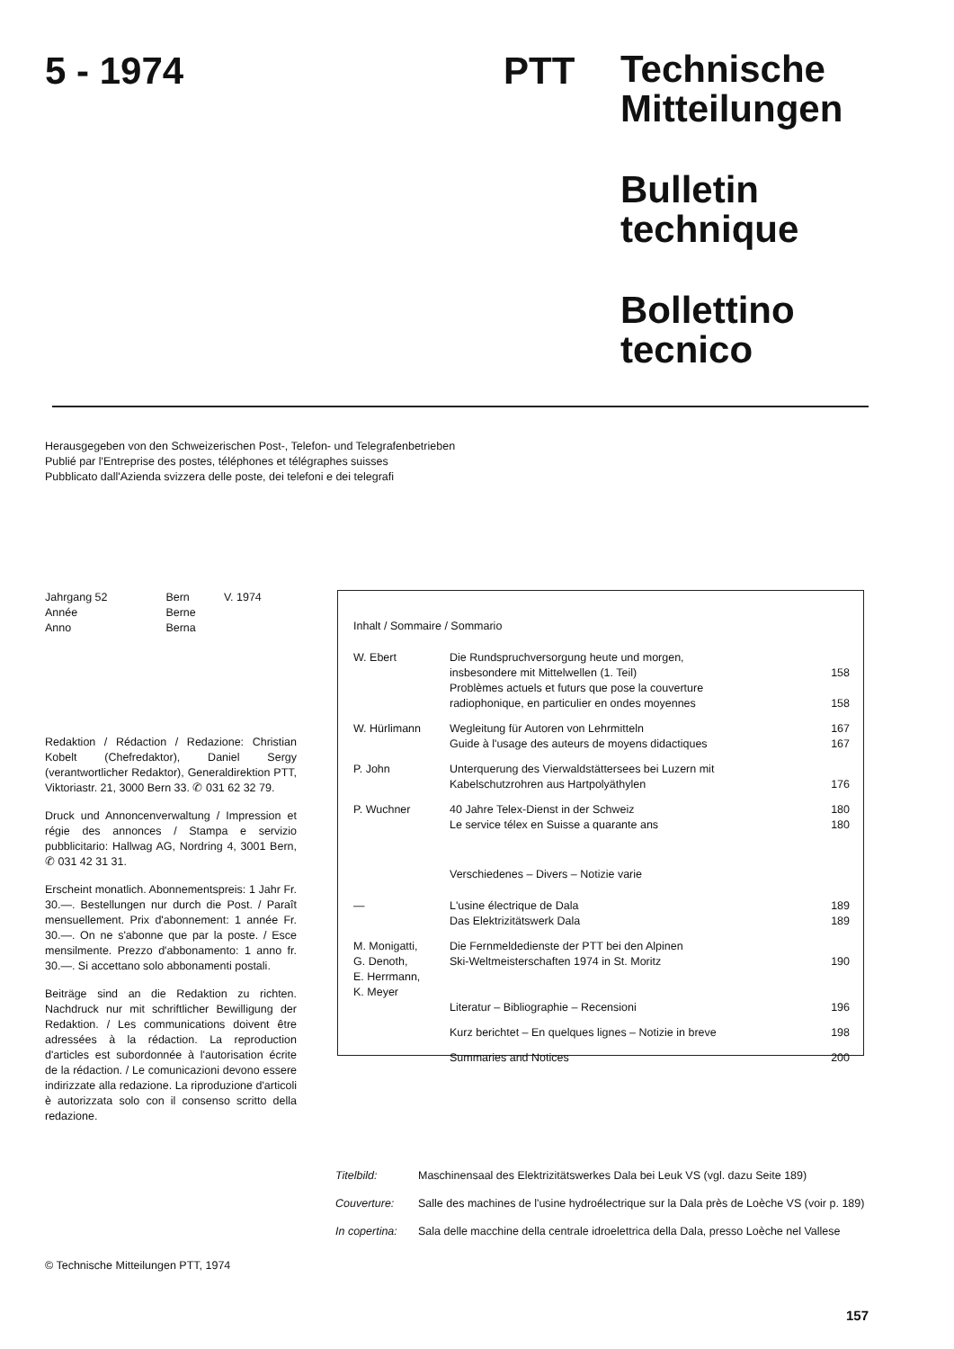5 - 1974 PTT
Technische
Mitteilungen
Bulletin
technique
Bollettino
tecnico
Herausgegeben von den Schweizerischen Post-, Telefon- und Telegrafenbetrieben
Publié par l'Entreprise des postes, téléphones et télégraphes suisses
Pubblicato dall'Azienda svizzera delle poste, dei telefoni e dei telegrafi
| Jahrgang 52 | Bern | V. 1974 |
| Année | Berne | |
| Anno | Berna | |
Redaktion / Rédaction / Redazione: Christian Kobelt (Chefredaktor), Daniel Sergy (verantwortlicher Redaktor), Generaldirektion PTT, Viktoriastr. 21, 3000 Bern 33. ✆ 031 62 32 79.
Druck und Annoncenverwaltung / Impression et régie des annonces / Stampa e servizio pubblicitario: Hallwag AG, Nordring 4, 3001 Bern, ✆ 031 42 31 31.
Erscheint monatlich. Abonnementspreis: 1 Jahr Fr. 30.—. Bestellungen nur durch die Post. / Paraît mensuellement. Prix d'abonnement: 1 année Fr. 30.—. On ne s'abonne que par la poste. / Esce mensilmente. Prezzo d'abbonamento: 1 anno fr. 30.—. Si accettano solo abbonamenti postali.
Beiträge sind an die Redaktion zu richten. Nachdruck nur mit schriftlicher Bewilligung der Redaktion. / Les communications doivent être adressées à la rédaction. La reproduction d'articles est subordonnée à l'autorisation écrite de la rédaction. / Le comunicazioni devono essere indirizzate alla redazione. La riproduzione d'articoli è autorizzata solo con il consenso scritto della redazione.
Inhalt / Sommaire / Sommario
| W. Ebert | Die Rundspruchversorgung heute und morgen, insbesondere mit Mittelwellen (1. Teil) | 158 |
| | Problèmes actuels et futurs que pose la couverture radiophonique, en particulier en ondes moyennes | 158 |
| W. Hürlimann | Wegleitung für Autoren von Lehrmitteln | 167 |
| | Guide à l'usage des auteurs de moyens didactiques | 167 |
| P. John | Unterquerung des Vierwaldstättersees bei Luzern mit Kabelschutzrohren aus Hartpolyäthylen | 176 |
| P. Wuchner | 40 Jahre Telex-Dienst in der Schweiz | 180 |
| | Le service télex en Suisse a quarante ans | 180 |
| | Verschiedenes – Divers – Notizie varie | |
| — | L'usine électrique de Dala | 189 |
| | Das Elektrizitätswerk Dala | 189 |
| M. Monigatti, G. Denoth, E. Herrmann, K. Meyer | Die Fernmeldedienste der PTT bei den Alpinen Ski-Weltmeisterschaften 1974 in St. Moritz | 190 |
| | Literatur – Bibliographie – Recensioni | 196 |
| | Kurz berichtet – En quelques lignes – Notizie in breve | 198 |
| | Summaries and Notices | 200 |
| Titelbild: | Maschinensaal des Elektrizitätswerkes Dala bei Leuk VS (vgl. dazu Seite 189) |
| Couverture: | Salle des machines de l'usine hydroélectrique sur la Dala près de Loèche VS (voir p. 189) |
| In copertina: | Sala delle macchine della centrale idroelettrica della Dala, presso Loèche nel Vallese |
© Technische Mitteilungen PTT, 1974
157